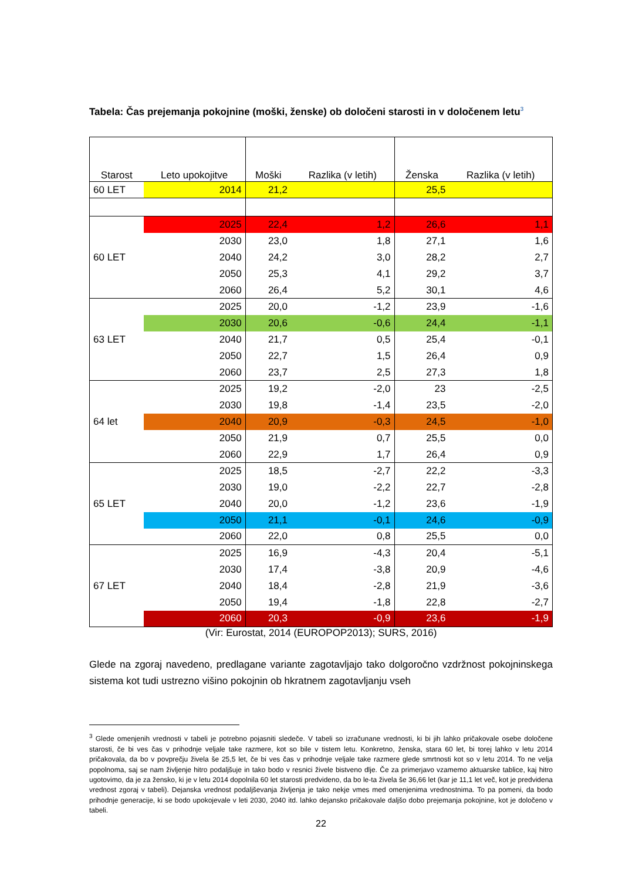Tabela: Čas prejemanja pokojnine (moški, ženske) ob določeni starosti in v določenem letu<sup>3</sup>
| Starost | Leto upokojitve | Moški | Razlika (v letih) | Ženska | Razlika (v letih) |
| --- | --- | --- | --- | --- | --- |
| 60 LET | 2014 | 21,2 | | 25,5 | |
| 60 LET | 2025 | 22,4 | 1,2 | 26,6 | 1,1 |
| | 2030 | 23,0 | 1,8 | 27,1 | 1,6 |
| | 2040 | 24,2 | 3,0 | 28,2 | 2,7 |
| | 2050 | 25,3 | 4,1 | 29,2 | 3,7 |
| | 2060 | 26,4 | 5,2 | 30,1 | 4,6 |
| 63 LET | 2025 | 20,0 | -1,2 | 23,9 | -1,6 |
| | 2030 | 20,6 | -0,6 | 24,4 | -1,1 |
| | 2040 | 21,7 | 0,5 | 25,4 | -0,1 |
| | 2050 | 22,7 | 1,5 | 26,4 | 0,9 |
| | 2060 | 23,7 | 2,5 | 27,3 | 1,8 |
| 64 let | 2025 | 19,2 | -2,0 | 23 | -2,5 |
| | 2030 | 19,8 | -1,4 | 23,5 | -2,0 |
| | 2040 | 20,9 | -0,3 | 24,5 | -1,0 |
| | 2050 | 21,9 | 0,7 | 25,5 | 0,0 |
| | 2060 | 22,9 | 1,7 | 26,4 | 0,9 |
| 65 LET | 2025 | 18,5 | -2,7 | 22,2 | -3,3 |
| | 2030 | 19,0 | -2,2 | 22,7 | -2,8 |
| | 2040 | 20,0 | -1,2 | 23,6 | -1,9 |
| | 2050 | 21,1 | -0,1 | 24,6 | -0,9 |
| | 2060 | 22,0 | 0,8 | 25,5 | 0,0 |
| 67 LET | 2025 | 16,9 | -4,3 | 20,4 | -5,1 |
| | 2030 | 17,4 | -3,8 | 20,9 | -4,6 |
| | 2040 | 18,4 | -2,8 | 21,9 | -3,6 |
| | 2050 | 19,4 | -1,8 | 22,8 | -2,7 |
| | 2060 | 20,3 | -0,9 | 23,6 | -1,9 |
(Vir: Eurostat, 2014 (EUROPOP2013); SURS, 2016)
Glede na zgoraj navedeno, predlagane variante zagotavljajo tako dolgoročno vzdržnost pokojninskega sistema kot tudi ustrezno višino pokojnin ob hkratnem zagotavljanju vseh
<sup>3</sup> Glede omenjenih vrednosti v tabeli je potrebno pojasniti sledeče. V tabeli so izračunane vrednosti, ki bi jih lahko pričakovale osebe določene starosti, če bi ves čas v prihodnje veljale take razmere, kot so bile v tistem letu. Konkretno, ženska, stara 60 let, bi torej lahko v letu 2014 pričakovala, da bo v povprečju živela še 25,5 let, če bi ves čas v prihodnje veljale take razmere glede smrtnosti kot so v letu 2014. To ne velja popolnoma, saj se nam življenje hitro podaljšuje in tako bodo v resnici živele bistveno dlje. Če za primerjavo vzamemo aktuarske tablice, kaj hitro ugotovimo, da je za žensko, ki je v letu 2014 dopolnila 60 let starosti predvideno, da bo le-ta živela še 36,66 let (kar je 11,1 let več, kot je predvidena vrednost zgoraj v tabeli). Dejanska vrednost podaljševanja življenja je tako nekje vmes med omenjenima vrednostnima. To pa pomeni, da bodo prihodnje generacije, ki se bodo upokojevale v leti 2030, 2040 itd. lahko dejansko pričakovale daljšo dobo prejemanja pokojnine, kot je določeno v tabeli.
22